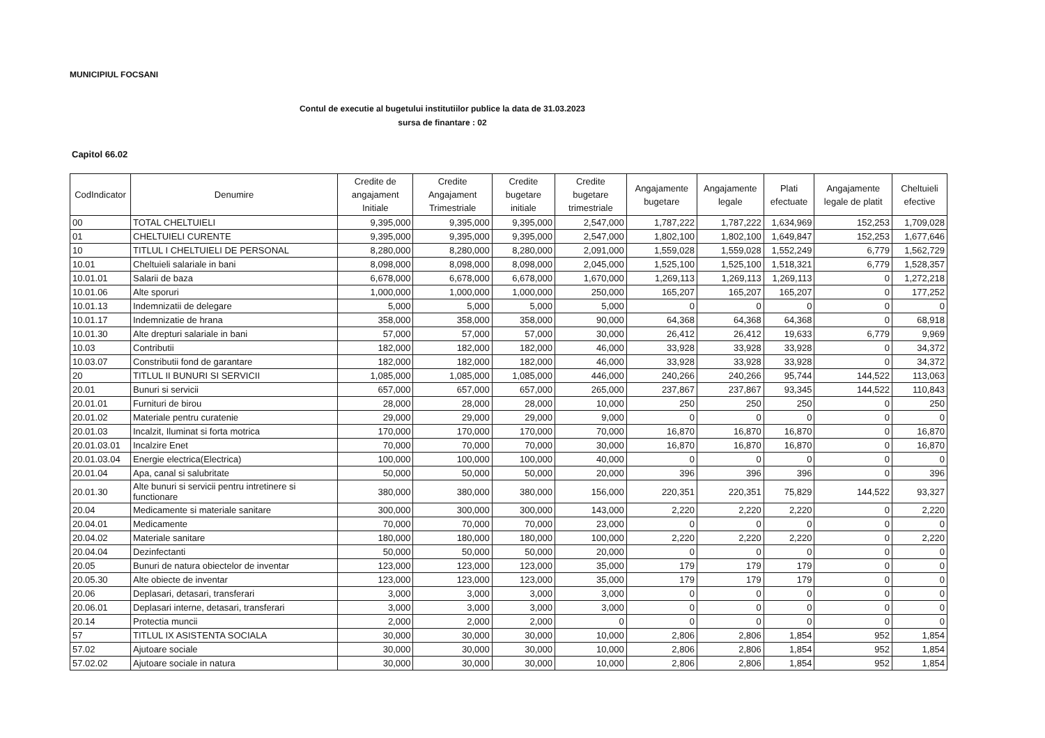MUNICIPIUL FOCSANI
Contul de executie al bugetului institutiilor publice la data de 31.03.2023
sursa de finantare : 02
Capitol 66.02
| CodIndicator | Denumire | Credite de angajament Initiale | Credite Angajament Trimestriale | Credite bugetare initiale | Credite bugetare trimestriale | Angajamente bugetare | Angajamente legale | Plati efectuate | Angajamente legale de platit | Cheltuieli efective |
| --- | --- | --- | --- | --- | --- | --- | --- | --- | --- | --- |
| 00 | TOTAL CHELTUIELI | 9,395,000 | 9,395,000 | 9,395,000 | 2,547,000 | 1,787,222 | 1,787,222 | 1,634,969 | 152,253 | 1,709,028 |
| 01 | CHELTUIELI CURENTE | 9,395,000 | 9,395,000 | 9,395,000 | 2,547,000 | 1,802,100 | 1,802,100 | 1,649,847 | 152,253 | 1,677,646 |
| 10 | TITLUL I CHELTUIELI DE PERSONAL | 8,280,000 | 8,280,000 | 8,280,000 | 2,091,000 | 1,559,028 | 1,559,028 | 1,552,249 | 6,779 | 1,562,729 |
| 10.01 | Cheltuieli salariale in bani | 8,098,000 | 8,098,000 | 8,098,000 | 2,045,000 | 1,525,100 | 1,525,100 | 1,518,321 | 6,779 | 1,528,357 |
| 10.01.01 | Salarii de baza | 6,678,000 | 6,678,000 | 6,678,000 | 1,670,000 | 1,269,113 | 1,269,113 | 1,269,113 | 0 | 1,272,218 |
| 10.01.06 | Alte sporuri | 1,000,000 | 1,000,000 | 1,000,000 | 250,000 | 165,207 | 165,207 | 165,207 | 0 | 177,252 |
| 10.01.13 | Indemnizatii de delegare | 5,000 | 5,000 | 5,000 | 5,000 | 0 | 0 | 0 | 0 | 0 |
| 10.01.17 | Indemnizatie de hrana | 358,000 | 358,000 | 358,000 | 90,000 | 64,368 | 64,368 | 64,368 | 0 | 68,918 |
| 10.01.30 | Alte drepturi salariale in bani | 57,000 | 57,000 | 57,000 | 30,000 | 26,412 | 26,412 | 19,633 | 6,779 | 9,969 |
| 10.03 | Contributii | 182,000 | 182,000 | 182,000 | 46,000 | 33,928 | 33,928 | 33,928 | 0 | 34,372 |
| 10.03.07 | Constributii fond de garantare | 182,000 | 182,000 | 182,000 | 46,000 | 33,928 | 33,928 | 33,928 | 0 | 34,372 |
| 20 | TITLUL II BUNURI SI SERVICII | 1,085,000 | 1,085,000 | 1,085,000 | 446,000 | 240,266 | 240,266 | 95,744 | 144,522 | 113,063 |
| 20.01 | Bunuri si servicii | 657,000 | 657,000 | 657,000 | 265,000 | 237,867 | 237,867 | 93,345 | 144,522 | 110,843 |
| 20.01.01 | Furnituri de birou | 28,000 | 28,000 | 28,000 | 10,000 | 250 | 250 | 250 | 0 | 250 |
| 20.01.02 | Materiale pentru curatenie | 29,000 | 29,000 | 29,000 | 9,000 | 0 | 0 | 0 | 0 | 0 |
| 20.01.03 | Incalzit, Iluminat si forta motrica | 170,000 | 170,000 | 170,000 | 70,000 | 16,870 | 16,870 | 16,870 | 0 | 16,870 |
| 20.01.03.01 | Incalzire Enet | 70,000 | 70,000 | 70,000 | 30,000 | 16,870 | 16,870 | 16,870 | 0 | 16,870 |
| 20.01.03.04 | Energie electrica(Electrica) | 100,000 | 100,000 | 100,000 | 40,000 | 0 | 0 | 0 | 0 | 0 |
| 20.01.04 | Apa, canal si salubritate | 50,000 | 50,000 | 50,000 | 20,000 | 396 | 396 | 396 | 0 | 396 |
| 20.01.30 | Alte bunuri si servicii pentru intretinere si functionare | 380,000 | 380,000 | 380,000 | 156,000 | 220,351 | 220,351 | 75,829 | 144,522 | 93,327 |
| 20.04 | Medicamente si materiale sanitare | 300,000 | 300,000 | 300,000 | 143,000 | 2,220 | 2,220 | 2,220 | 0 | 2,220 |
| 20.04.01 | Medicamente | 70,000 | 70,000 | 70,000 | 23,000 | 0 | 0 | 0 | 0 | 0 |
| 20.04.02 | Materiale sanitare | 180,000 | 180,000 | 180,000 | 100,000 | 2,220 | 2,220 | 2,220 | 0 | 2,220 |
| 20.04.04 | Dezinfectanti | 50,000 | 50,000 | 50,000 | 20,000 | 0 | 0 | 0 | 0 | 0 |
| 20.05 | Bunuri de natura obiectelor de inventar | 123,000 | 123,000 | 123,000 | 35,000 | 179 | 179 | 179 | 0 | 0 |
| 20.05.30 | Alte obiecte de inventar | 123,000 | 123,000 | 123,000 | 35,000 | 179 | 179 | 179 | 0 | 0 |
| 20.06 | Deplasari, detasari, transferari | 3,000 | 3,000 | 3,000 | 3,000 | 0 | 0 | 0 | 0 | 0 |
| 20.06.01 | Deplasari interne, detasari, transferari | 3,000 | 3,000 | 3,000 | 3,000 | 0 | 0 | 0 | 0 | 0 |
| 20.14 | Protectia muncii | 2,000 | 2,000 | 2,000 | 0 | 0 | 0 | 0 | 0 | 0 |
| 57 | TITLUL IX ASISTENTA SOCIALA | 30,000 | 30,000 | 30,000 | 10,000 | 2,806 | 2,806 | 1,854 | 952 | 1,854 |
| 57.02 | Ajutoare sociale | 30,000 | 30,000 | 30,000 | 10,000 | 2,806 | 2,806 | 1,854 | 952 | 1,854 |
| 57.02.02 | Ajutoare sociale in natura | 30,000 | 30,000 | 30,000 | 10,000 | 2,806 | 2,806 | 1,854 | 952 | 1,854 |